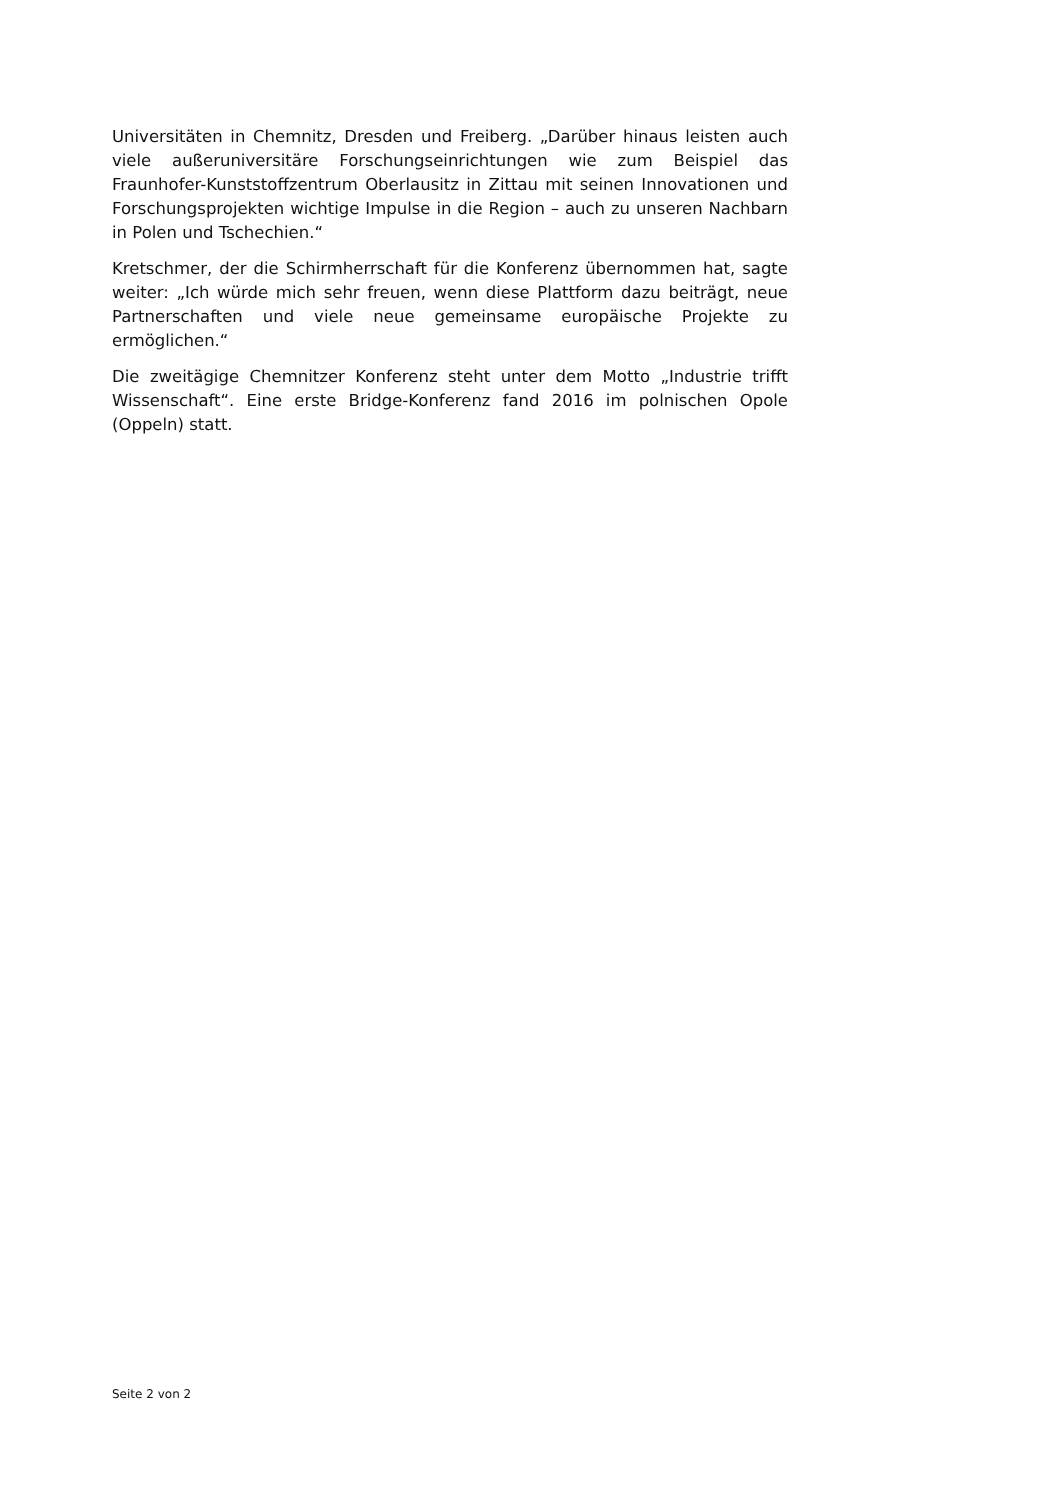Universitäten in Chemnitz, Dresden und Freiberg. „Darüber hinaus leisten auch viele außeruniversitäre Forschungseinrichtungen wie zum Beispiel das Fraunhofer-Kunststoffzentrum Oberlausitz in Zittau mit seinen Innovationen und Forschungsprojekten wichtige Impulse in die Region – auch zu unseren Nachbarn in Polen und Tschechien.“
Kretschmer, der die Schirmherrschaft für die Konferenz übernommen hat, sagte weiter: „Ich würde mich sehr freuen, wenn diese Plattform dazu beiträgt, neue Partnerschaften und viele neue gemeinsame europäische Projekte zu ermöglichen.“
Die zweitägige Chemnitzer Konferenz steht unter dem Motto „Industrie trifft Wissenschaft“. Eine erste Bridge-Konferenz fand 2016 im polnischen Opole (Oppeln) statt.
Seite 2 von 2